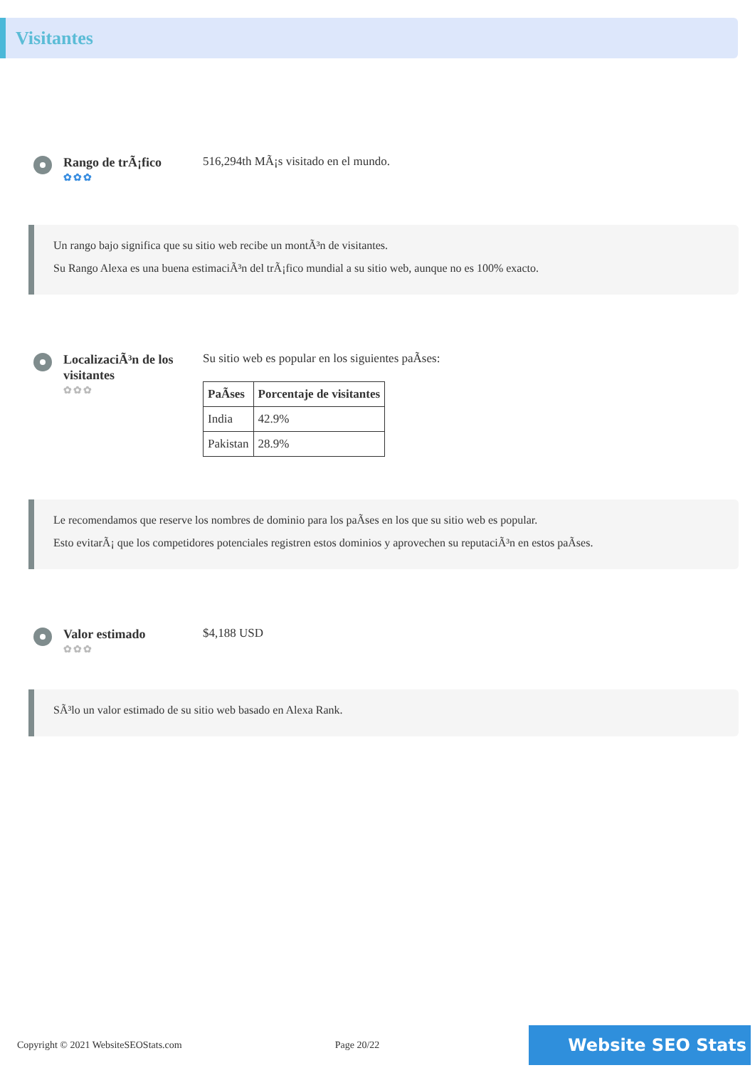Visitantes
Rango de trÃ¡fico
✿✿✿
516,294th MÃ¡s visitado en el mundo.
Un rango bajo significa que su sitio web recibe un montÃ³n de visitantes.
Su Rango Alexa es una buena estimaciÃ³n del trÃ¡fico mundial a su sitio web, aunque no es 100% exacto.
LocalizaciÃ³n de los visitantes
✿✿✿
Su sitio web es popular en los siguientes paÃses:
| PaÃses | Porcentaje de visitantes |
| --- | --- |
| India | 42.9% |
| Pakistan | 28.9% |
Le recomendamos que reserve los nombres de dominio para los paÃses en los que su sitio web es popular.
Esto evitarÃ¡ que los competidores potenciales registren estos dominios y aprovechen su reputaciÃ³n en estos paÃses.
Valor estimado
✿✿✿
$4,188 USD
SÃ³lo un valor estimado de su sitio web basado en Alexa Rank.
Copyright © 2021 WebsiteSEOStats.com Page 20/22 Website SEO Stats